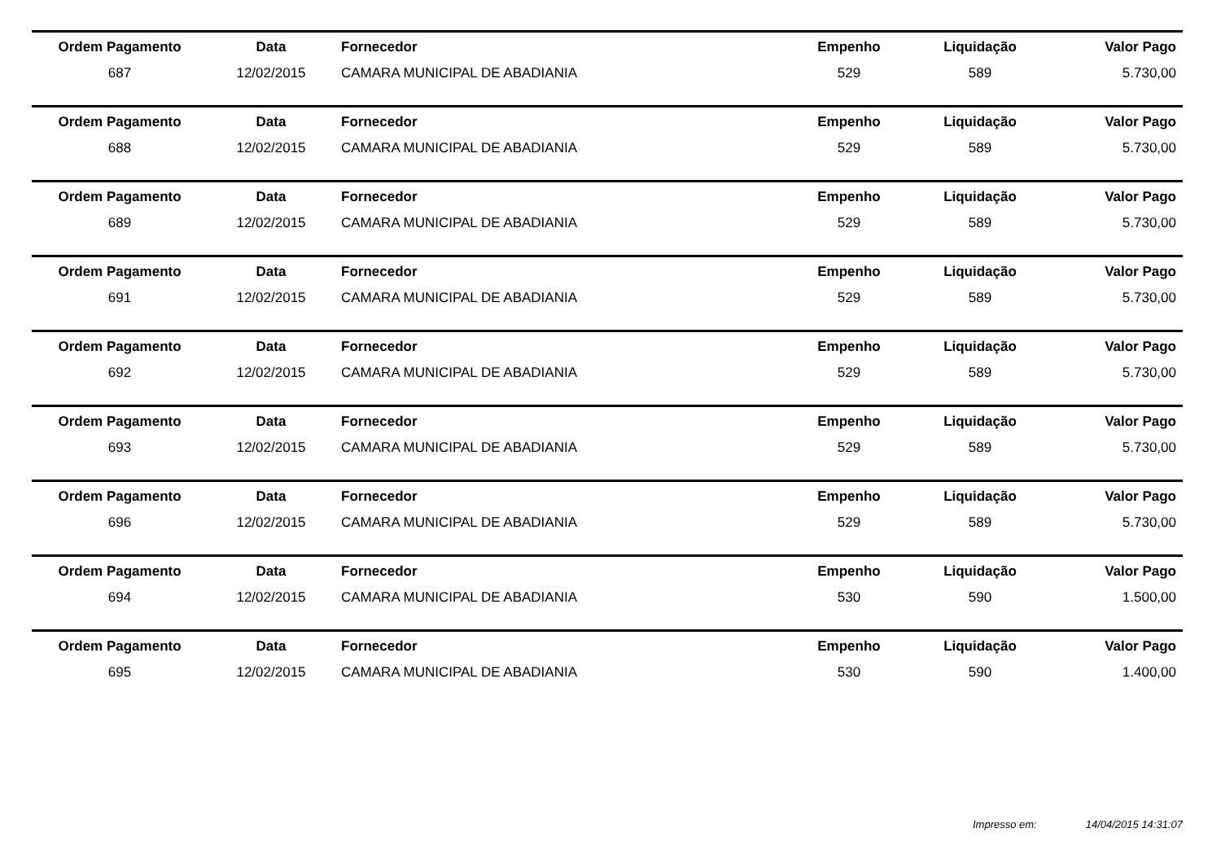| Ordem Pagamento | Data | Fornecedor | Empenho | Liquidação | Valor Pago |
| --- | --- | --- | --- | --- | --- |
| 687 | 12/02/2015 | CAMARA MUNICIPAL DE ABADIANIA | 529 | 589 | 5.730,00 |
| Ordem Pagamento | Data | Fornecedor | Empenho | Liquidação | Valor Pago |
| --- | --- | --- | --- | --- | --- |
| 688 | 12/02/2015 | CAMARA MUNICIPAL DE ABADIANIA | 529 | 589 | 5.730,00 |
| Ordem Pagamento | Data | Fornecedor | Empenho | Liquidação | Valor Pago |
| --- | --- | --- | --- | --- | --- |
| 689 | 12/02/2015 | CAMARA MUNICIPAL DE ABADIANIA | 529 | 589 | 5.730,00 |
| Ordem Pagamento | Data | Fornecedor | Empenho | Liquidação | Valor Pago |
| --- | --- | --- | --- | --- | --- |
| 691 | 12/02/2015 | CAMARA MUNICIPAL DE ABADIANIA | 529 | 589 | 5.730,00 |
| Ordem Pagamento | Data | Fornecedor | Empenho | Liquidação | Valor Pago |
| --- | --- | --- | --- | --- | --- |
| 692 | 12/02/2015 | CAMARA MUNICIPAL DE ABADIANIA | 529 | 589 | 5.730,00 |
| Ordem Pagamento | Data | Fornecedor | Empenho | Liquidação | Valor Pago |
| --- | --- | --- | --- | --- | --- |
| 693 | 12/02/2015 | CAMARA MUNICIPAL DE ABADIANIA | 529 | 589 | 5.730,00 |
| Ordem Pagamento | Data | Fornecedor | Empenho | Liquidação | Valor Pago |
| --- | --- | --- | --- | --- | --- |
| 696 | 12/02/2015 | CAMARA MUNICIPAL DE ABADIANIA | 529 | 589 | 5.730,00 |
| Ordem Pagamento | Data | Fornecedor | Empenho | Liquidação | Valor Pago |
| --- | --- | --- | --- | --- | --- |
| 694 | 12/02/2015 | CAMARA MUNICIPAL DE ABADIANIA | 530 | 590 | 1.500,00 |
| Ordem Pagamento | Data | Fornecedor | Empenho | Liquidação | Valor Pago |
| --- | --- | --- | --- | --- | --- |
| 695 | 12/02/2015 | CAMARA MUNICIPAL DE ABADIANIA | 530 | 590 | 1.400,00 |
Impresso em: 14/04/2015 14:31:07